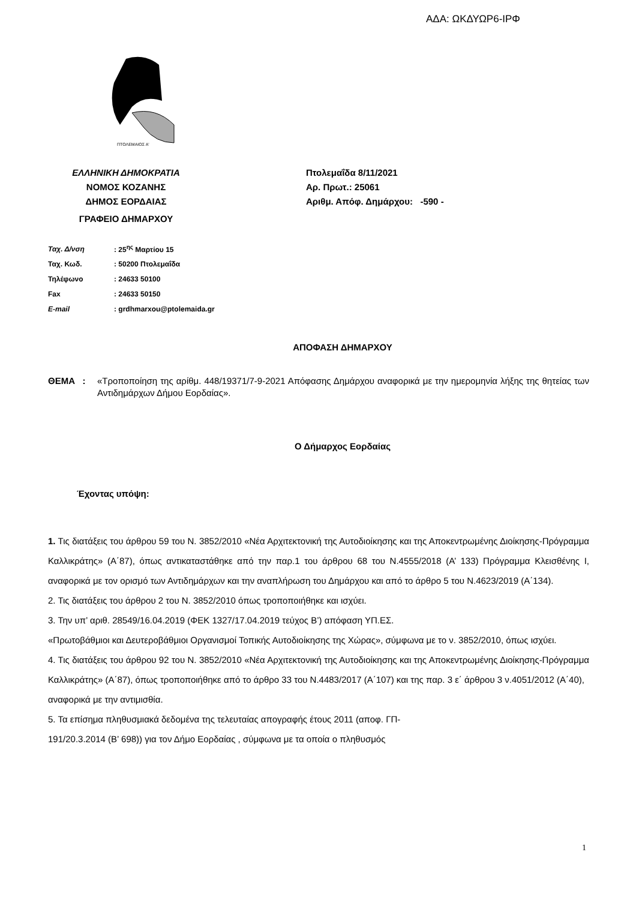ΑΔΑ: ΩΚΔΥΩΡ6-ΙΡΦ
ΠΤΟΛΕΜΑΙΟΣ Α'
ΕΛΛΗΝΙΚΗ ΔΗΜΟΚΡΑΤΙΑ
ΝΟΜΟΣ ΚΟΖΑΝΗΣ
ΔΗΜΟΣ ΕΟΡΔΑΙΑΣ
ΓΡΑΦΕΙΟ ΔΗΜΑΡΧΟΥ
Πτολεμαΐδα 8/11/2021
Αρ. Πρωτ.: 25061
Αριθμ. Απόφ. Δημάρχου: -590 -
| Ταχ. Δ/νση | : 25<sup>ης</sup> Μαρτίου 15 |
| Ταχ. Κωδ. | : 50200 Πτολεμαΐδα |
| Τηλέφωνο | : 24633 50100 |
| Fax | : 24633 50150 |
| E-mail | : grdhmarxou@ptolemaida.gr |
ΑΠΟΦΑΣΗ ΔΗΜΑΡΧΟΥ
ΘΕΜΑ : «Τροποποίηση της αρίθμ. 448/19371/7-9-2021 Απόφασης Δημάρχου αναφορικά με την ημερομηνία λήξης της θητείας των Αντιδημάρχων Δήμου Εορδαίας».
Ο Δήμαρχος Εορδαίας
Έχοντας υπόψη:
1. Τις διατάξεις του άρθρου 59 του Ν. 3852/2010 «Νέα Αρχιτεκτονική της Αυτοδιοίκησης και της Αποκεντρωμένης Διοίκησης-Πρόγραμμα Καλλικράτης» (Α΄87), όπως αντικαταστάθηκε από την παρ.1 του άρθρου 68 του Ν.4555/2018 (Α’ 133) Πρόγραμμα Κλεισθένης Ι, αναφορικά με τον ορισμό των Αντιδημάρχων και την αναπλήρωση του Δημάρχου και από το άρθρο 5 του Ν.4623/2019 (Α΄134).
2. Τις διατάξεις του άρθρου 2 του Ν. 3852/2010 όπως τροποποιήθηκε και ισχύει.
3. Την υπ’ αριθ. 28549/16.04.2019 (ΦΕΚ 1327/17.04.2019 τεύχος Β’) απόφαση ΥΠ.ΕΣ.
«Πρωτοβάθμιοι και Δευτεροβάθμιοι Οργανισμοί Τοπικής Αυτοδιοίκησης της Χώρας», σύμφωνα με το ν. 3852/2010, όπως ισχύει.
4. Τις διατάξεις του άρθρου 92 του Ν. 3852/2010 «Νέα Αρχιτεκτονική της Αυτοδιοίκησης και της Αποκεντρωμένης Διοίκησης-Πρόγραμμα Καλλικράτης» (Α΄87), όπως τροποποιήθηκε από το άρθρο 33 του Ν.4483/2017 (Α΄107) και της παρ. 3 ε΄ άρθρου 3 ν.4051/2012 (Α΄40),
αναφορικά με την αντιμισθία.
5. Τα επίσημα πληθυσμιακά δεδομένα της τελευταίας απογραφής έτους 2011 (αποφ. ΓΠ-
191/20.3.2014 (Β’ 698)) για τον Δήμο Εορδαίας , σύμφωνα με τα οποία ο πληθυσμός
1